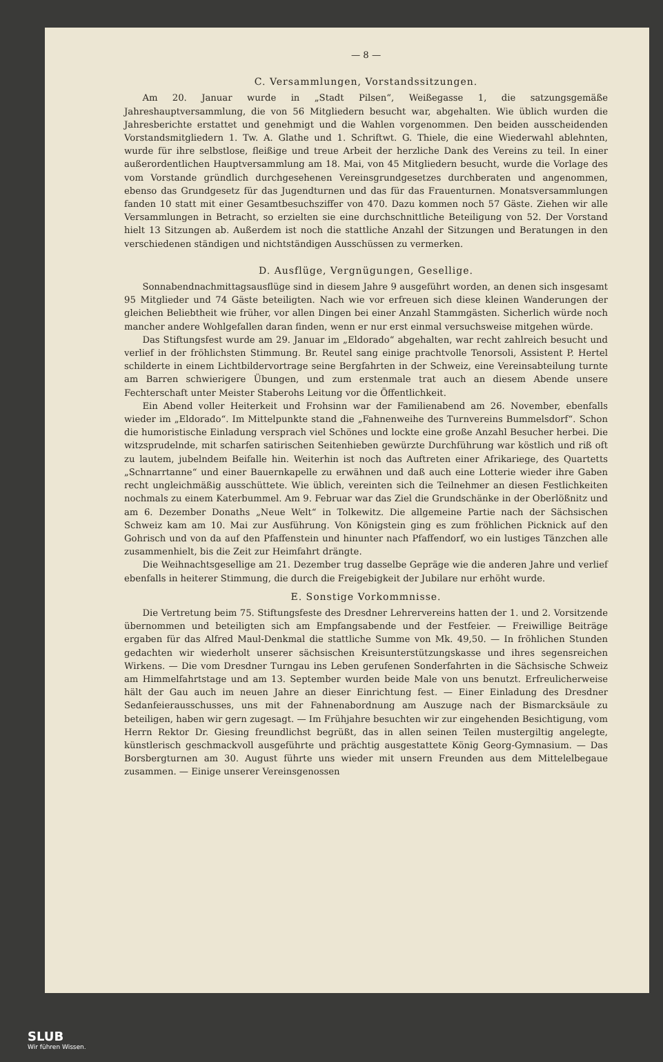— 8 —
C. Versammlungen, Vorstandssitzungen.
Am 20. Januar wurde in „Stadt Pilsen“, Weißegasse 1, die satzungsgemäße Jahreshauptversammlung, die von 56 Mitgliedern besucht war, abgehalten. Wie üblich wurden die Jahresberichte erstattet und genehmigt und die Wahlen vorgenommen. Den beiden ausscheidenden Vorstandsmitgliedern 1. Tw. A. Glathe und 1. Schriftwt. G. Thiele, die eine Wiederwahl ablehnten, wurde für ihre selbstlose, fleißige und treue Arbeit der herzliche Dank des Vereins zu teil. In einer außerordentlichen Hauptversammlung am 18. Mai, von 45 Mitgliedern besucht, wurde die Vorlage des vom Vorstande gründlich durchgesehenen Vereinsgrundgesetzes durchberaten und angenommen, ebenso das Grundgesetz für das Jugendturnen und das für das Frauenturnen. Monatsversammlungen fanden 10 statt mit einer Gesamtbesuchsziffer von 470. Dazu kommen noch 57 Gäste. Ziehen wir alle Versammlungen in Betracht, so erzielten sie eine durchschnittliche Beteiligung von 52. Der Vorstand hielt 13 Sitzungen ab. Außerdem ist noch die stattliche Anzahl der Sitzungen und Beratungen in den verschiedenen ständigen und nichtständigen Ausschüssen zu vermerken.
D. Ausflüge, Vergnügungen, Gesellige.
Sonnabendnachmittagsausflüge sind in diesem Jahre 9 ausgeführt worden, an denen sich insgesamt 95 Mitglieder und 74 Gäste beteiligten. Nach wie vor erfreuen sich diese kleinen Wanderungen der gleichen Beliebtheit wie früher, vor allen Dingen bei einer Anzahl Stammgästen. Sicherlich würde noch mancher andere Wohlgefallen daran finden, wenn er nur erst einmal versuchsweise mitgehen würde.
Das Stiftungsfest wurde am 29. Januar im „Eldorado“ abgehalten, war recht zahlreich besucht und verlief in der fröhlichsten Stimmung. Br. Reutel sang einige prachtvolle Tenorsoli, Assistent P. Hertel schilderte in einem Lichtbildervortrage seine Bergfahrten in der Schweiz, eine Vereinsabteilung turnte am Barren schwierigere Übungen, und zum erstenmale trat auch an diesem Abende unsere Fechterschaft unter Meister Staberohs Leitung vor die Öffentlichkeit.
Ein Abend voller Heiterkeit und Frohsinn war der Familienabend am 26. November, ebenfalls wieder im „Eldorado“. Im Mittelpunkte stand die „Fahnenweihe des Turnvereins Bummelsdorf“. Schon die humoristische Einladung versprach viel Schönes und lockte eine große Anzahl Besucher herbei. Die witzsprudelnde, mit scharfen satirischen Seitenhieben gewürzte Durchführung war köstlich und riß oft zu lautem, jubelndem Beifalle hin. Weiterhin ist noch das Auftreten einer Afrikariege, des Quartetts „Schnarrtanne“ und einer Bauernkapelle zu erwähnen und daß auch eine Lotterie wieder ihre Gaben recht ungleichmäßig ausschüttete. Wie üblich, vereinten sich die Teilnehmer an diesen Festlichkeiten nochmals zu einem Katerbummel. Am 9. Februar war das Ziel die Grundschänke in der Oberlößnitz und am 6. Dezember Donaths „Neue Welt“ in Tolkewitz. Die allgemeine Partie nach der Sächsischen Schweiz kam am 10. Mai zur Ausführung. Von Königstein ging es zum fröhlichen Picknick auf den Gohrisch und von da auf den Pfaffenstein und hinunter nach Pfaffendorf, wo ein lustiges Tänzchen alle zusammenhielt, bis die Zeit zur Heimfahrt drängte.
Die Weihnachtsgesellige am 21. Dezember trug dasselbe Gepräge wie die anderen Jahre und verlief ebenfalls in heiterer Stimmung, die durch die Freigebigkeit der Jubilare nur erhöht wurde.
E. Sonstige Vorkommnisse.
Die Vertretung beim 75. Stiftungsfeste des Dresdner Lehrervereins hatten der 1. und 2. Vorsitzende übernommen und beteiligten sich am Empfangsabende und der Festfeier. — Freiwillige Beiträge ergaben für das Alfred Maul-Denkmal die stattliche Summe von Mk. 49,50. — In fröhlichen Stunden gedachten wir wiederholt unserer sächsischen Kreisunterstützungskasse und ihres segensreichen Wirkens. — Die vom Dresdner Turngau ins Leben gerufenen Sonderfahrten in die Sächsische Schweiz am Himmelfahrtstage und am 13. September wurden beide Male von uns benutzt. Erfreulicherweise hält der Gau auch im neuen Jahre an dieser Einrichtung fest. — Einer Einladung des Dresdner Sedanfeierausschusses, uns mit der Fahnenabordnung am Auszuge nach der Bismarcksäule zu beteiligen, haben wir gern zugesagt. — Im Frühjahre besuchten wir zur eingehenden Besichtigung, vom Herrn Rektor Dr. Giesing freundlichst begrüßt, das in allen seinen Teilen mustergiltig angelegte, künstlerisch geschmackvoll ausgeführte und prächtig ausgestattete König Georg-Gymnasium. — Das Borsbergturnen am 30. August führte uns wieder mit unsern Freunden aus dem Mittelelbegaue zusammen. — Einige unserer Vereinsgenossen
SLUB
Wir führen Wissen.